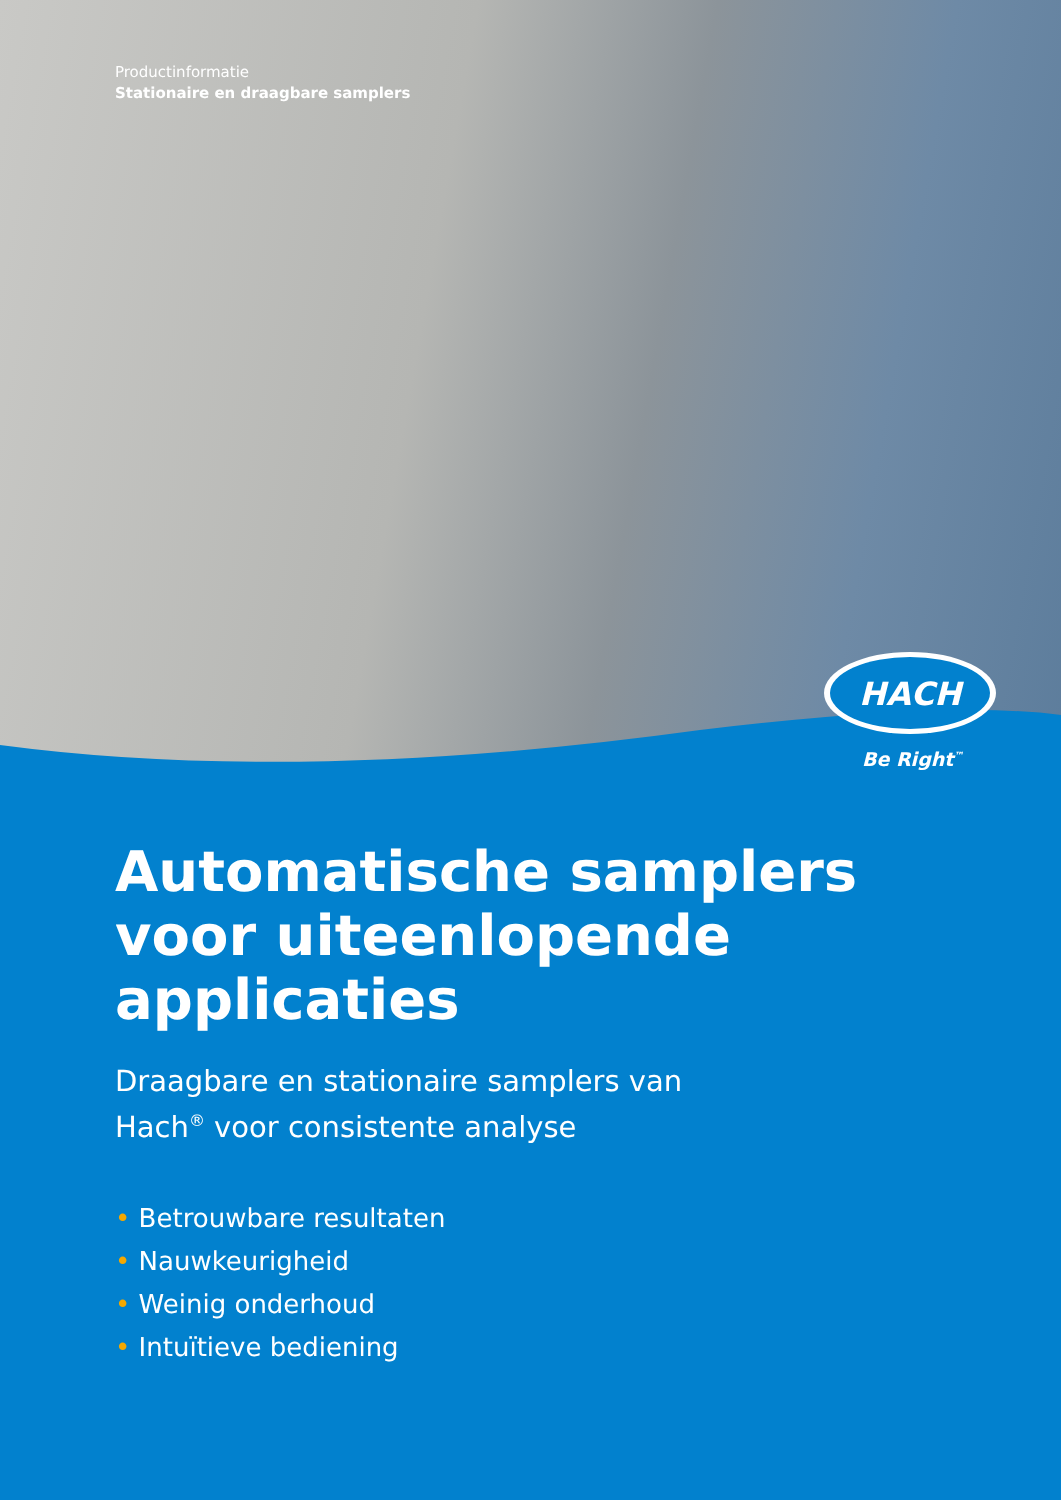Productinformatie
Stationaire en draagbare samplers
HACH
Be Right<sup>™</sup>
Automatische samplers voor uiteenlopende applicaties
Draagbare en stationaire samplers van
Hach<sup>®</sup> voor consistente analyse
• Betrouwbare resultaten
• Nauwkeurigheid
• Weinig onderhoud
• Intuïtieve bediening